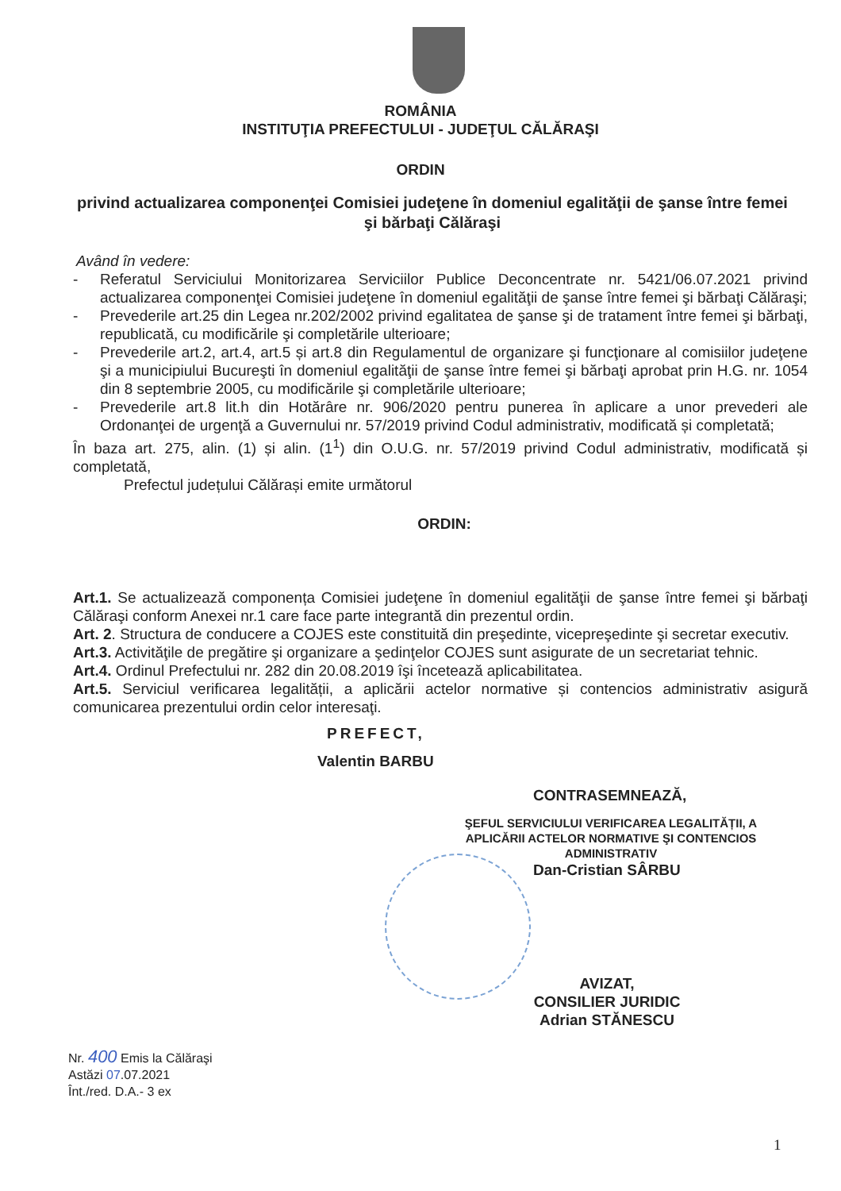ROMÂNIA
INSTITUŢIA PREFECTULUI - JUDEŢUL CĂLĂRAŞI
ORDIN
privind actualizarea componenţei Comisiei judeţene în domeniul egalităţii de şanse între femei şi bărbaţi Călăraşi
Având în vedere:
- Referatul Serviciului Monitorizarea Serviciilor Publice Deconcentrate nr. 5421/06.07.2021 privind actualizarea componenţei Comisiei judeţene în domeniul egalităţii de şanse între femei şi bărbaţi Călăraşi;
- Prevederile art.25 din Legea nr.202/2002 privind egalitatea de şanse şi de tratament între femei şi bărbaţi, republicată, cu modificările şi completările ulterioare;
- Prevederile art.2, art.4, art.5 și art.8 din Regulamentul de organizare şi funcţionare al comisiilor judeţene şi a municipiului Bucureşti în domeniul egalităţii de şanse între femei şi bărbaţi aprobat prin H.G. nr. 1054 din 8 septembrie 2005, cu modificările şi completările ulterioare;
- Prevederile art.8 lit.h din Hotărâre nr. 906/2020 pentru punerea în aplicare a unor prevederi ale Ordonanţei de urgenţă a Guvernului nr. 57/2019 privind Codul administrativ, modificată și completată;
În baza art. 275, alin. (1) și alin. (1<sup>1</sup>) din O.U.G. nr. 57/2019 privind Codul administrativ, modificată și completată,
Prefectul județului Călărași emite următorul
ORDIN:
Art.1. Se actualizează componența Comisiei judeţene în domeniul egalităţii de şanse între femei şi bărbaţi Călăraşi conform Anexei nr.1 care face parte integrantă din prezentul ordin.
Art. 2. Structura de conducere a COJES este constituită din preşedinte, vicepreşedinte şi secretar executiv.
Art.3. Activităţile de pregătire şi organizare a şedinţelor COJES sunt asigurate de un secretariat tehnic.
Art.4. Ordinul Prefectului nr. 282 din 20.08.2019 îşi încetează aplicabilitatea.
Art.5. Serviciul verificarea legalității, a aplicării actelor normative și contencios administrativ asigură comunicarea prezentului ordin celor interesaţi.
PREFECT,
Valentin BARBU
CONTRASEMNEAZĂ,
ŞEFUL SERVICIULUI VERIFICAREA LEGALITĂȚII, A APLICĂRII ACTELOR NORMATIVE ŞI CONTENCIOS ADMINISTRATIV
Dan-Cristian SÂRBU
AVIZAT,
CONSILIER JURIDIC
Adrian STĂNESCU
Nr. 400 Emis la Călăraşi
Astăzi 07.07.2021
Înt./red. D.A.- 3 ex
1